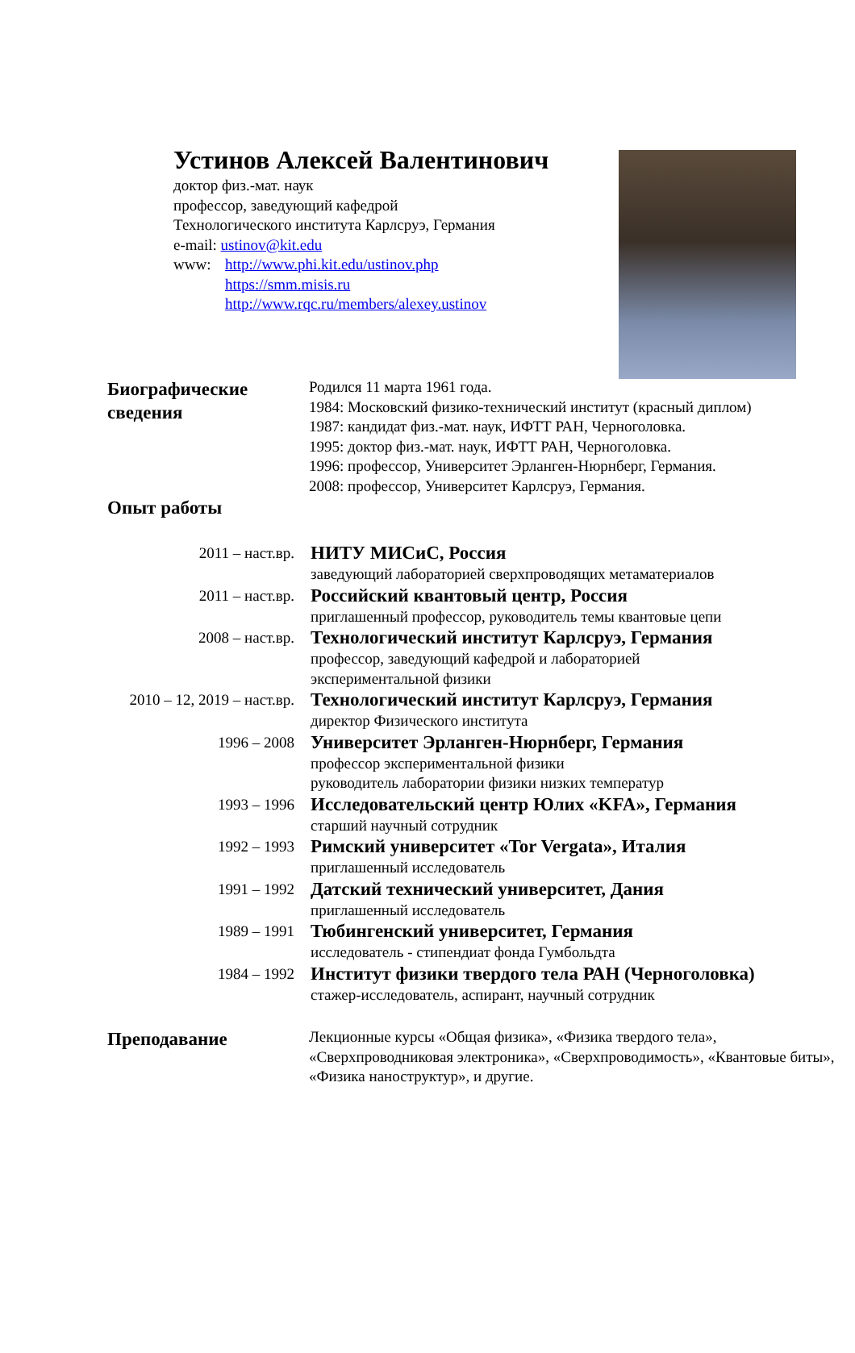Устинов Алексей Валентинович
доктор физ.-мат. наук
профессор, заведующий кафедрой
Технологического института Карлсруэ, Германия
e-mail: ustinov@kit.edu
www: http://www.phi.kit.edu/ustinov.php
https://smm.misis.ru
http://www.rqc.ru/members/alexey.ustinov
Биографические сведения
Родился 11 марта 1961 года.
1984: Московский физико-технический институт (красный диплом)
1987: кандидат физ.-мат. наук, ИФТТ РАН, Черноголовка.
1995: доктор физ.-мат. наук, ИФТТ РАН, Черноголовка.
1996: профессор, Университет Эрланген-Нюрнберг, Германия.
2008: профессор, Университет Карлсруэ, Германия.
Опыт работы
2011 – наст.вр.
НИТУ МИСиС, Россия
заведующий лабораторией сверхпроводящих метаматериалов
2011 – наст.вр.
Российский квантовый центр, Россия
приглашенный профессор, руководитель темы квантовые цепи
2008 – наст.вр.
Технологический институт Карлсруэ, Германия
профессор, заведующий кафедрой и лабораторией
экспериментальной физики
2010 – 12, 2019 – наст.вр.
Технологический институт Карлсруэ, Германия
директор Физического института
1996 – 2008
Университет Эрланген-Нюрнберг, Германия
профессор экспериментальной физики
руководитель лаборатории физики низких температур
1993 – 1996
Исследовательский центр Юлих «KFA», Германия
старший научный сотрудник
1992 – 1993
Римский университет «Tor Vergata», Италия
приглашенный исследователь
1991 – 1992
Датский технический университет, Дания
приглашенный исследователь
1989 – 1991
Тюбингенский университет, Германия
исследователь - стипендиат фонда Гумбольдта
1984 – 1992
Институт физики твердого тела РАН (Черноголовка)
стажер-исследователь, аспирант, научный сотрудник
Преподавание
Лекционные курсы «Общая физика», «Физика твердого тела», «Сверхпроводниковая электроника», «Сверхпроводимость», «Квантовые биты», «Физика наноструктур», и другие.